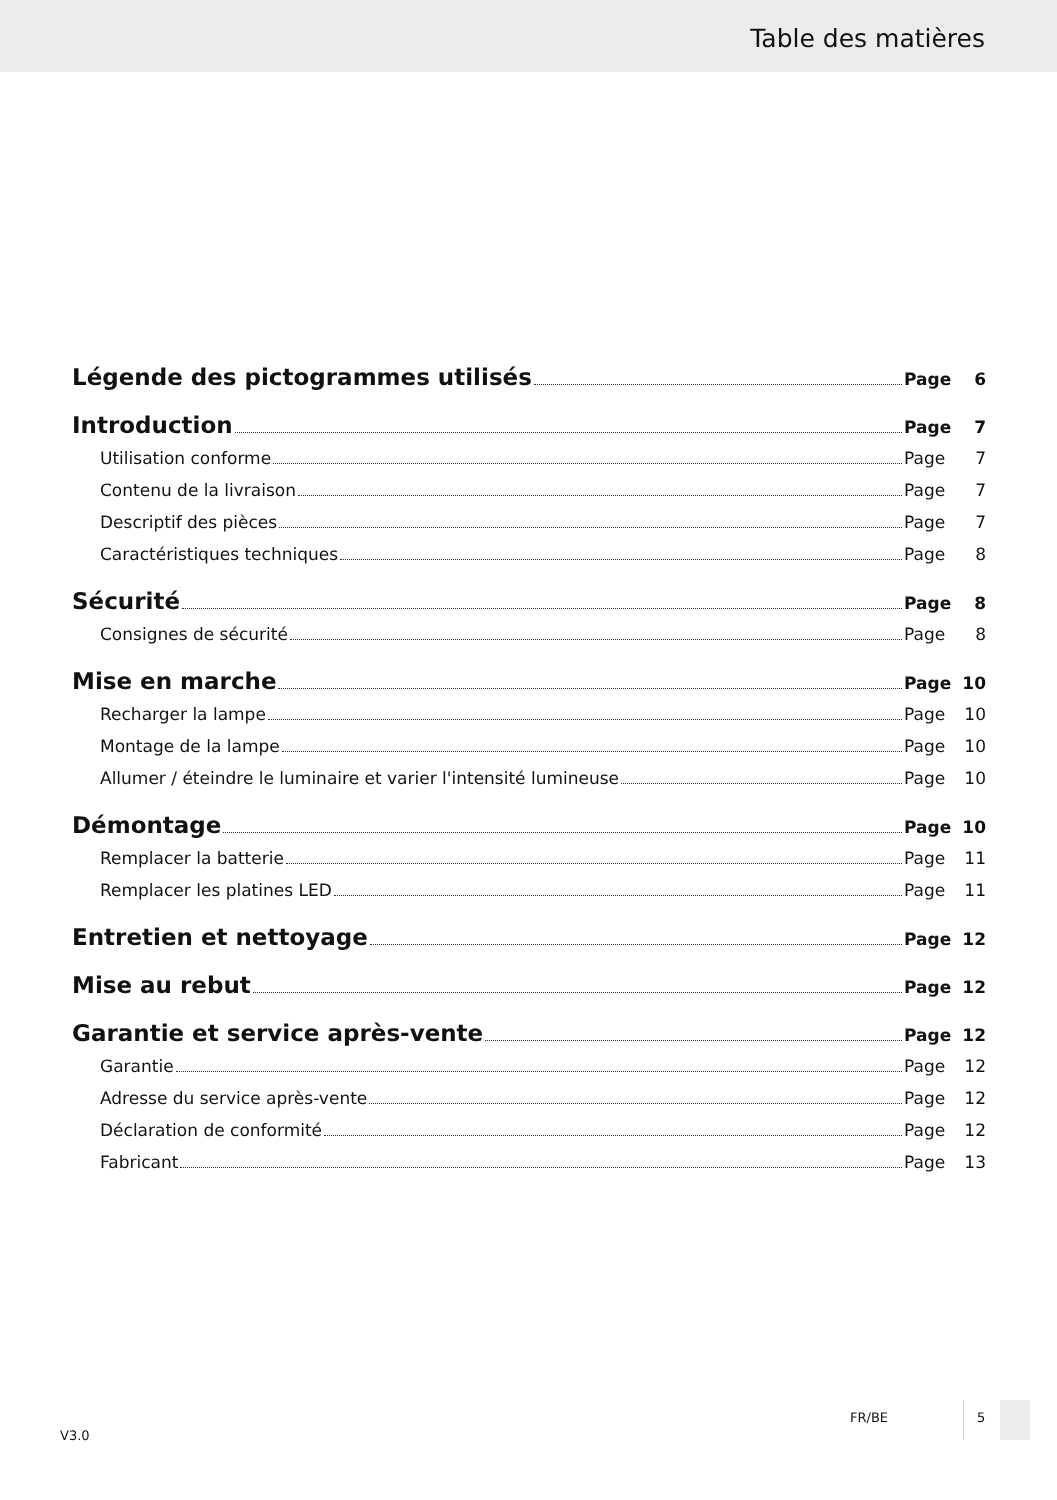Table des matières
Légende des pictogrammes utilisés Page 6
Introduction Page 7
Utilisation conforme Page 7
Contenu de la livraison Page 7
Descriptif des pièces Page 7
Caractéristiques techniques Page 8
Sécurité Page 8
Consignes de sécurité Page 8
Mise en marche Page 10
Recharger la lampe Page 10
Montage de la lampe Page 10
Allumer / éteindre le luminaire et varier l'intensité lumineuse Page 10
Démontage Page 10
Remplacer la batterie Page 11
Remplacer les platines LED Page 11
Entretien et nettoyage Page 12
Mise au rebut Page 12
Garantie et service après-vente Page 12
Garantie Page 12
Adresse du service après-vente Page 12
Déclaration de conformité Page 12
Fabricant Page 13
V3.0
FR/BE 5